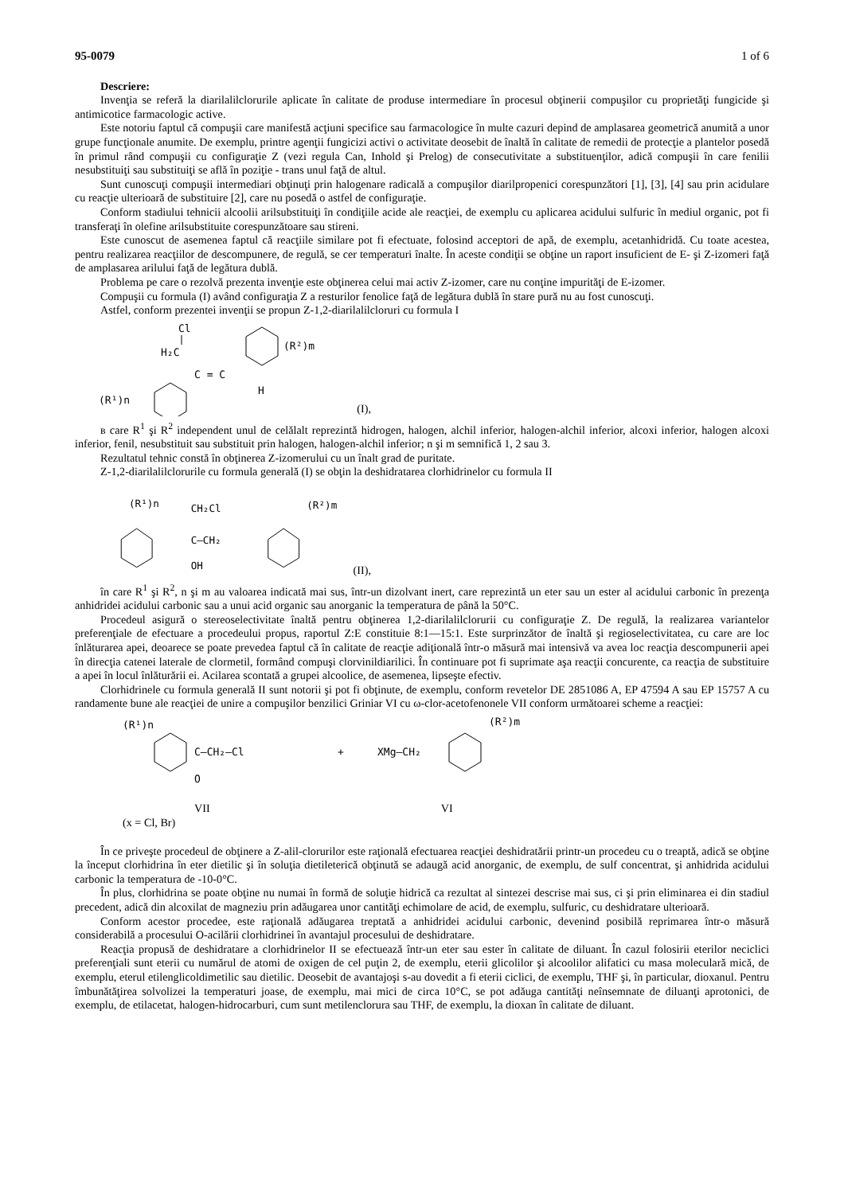95-0079 1 of 6
Descriere:
Invenţia se referă la diarilalilclorurile aplicate în calitate de produse intermediare în procesul obţinerii compuşilor cu proprietăţi fungicide şi antimicotice farmacologic active.
Este notoriu faptul că compuşii care manifestă acţiuni specifice sau farmacologice în multe cazuri depind de amplasarea geometrică anumită a unor grupe funcţionale anumite. De exemplu, printre agenţii fungicizi activi o activitate deosebit de înaltă în calitate de remedii de protecţie a plantelor posedă în primul rând compuşii cu configuraţie Z (vezi regula Can, Inhold şi Prelog) de consecutivitate a substituenţilor, adică compuşii în care fenilii nesubstituiţi sau substituiţi se află în poziţie - trans unul faţă de altul.
Sunt cunoscuţi compuşii intermediari obţinuţi prin halogenare radicală a compuşilor diarilpropenici corespunzători [1], [3], [4] sau prin acidulare cu reacţie ulterioară de substituire [2], care nu posedă o astfel de configuraţie.
Conform stadiului tehnicii alcoolii arilsubstituiţi în condiţiile acide ale reacţiei, de exemplu cu aplicarea acidului sulfuric în mediul organic, pot fi transferaţi în olefine arilsubstituite corespunzătoare sau stireni.
Este cunoscut de asemenea faptul că reacţiile similare pot fi efectuate, folosind acceptori de apă, de exemplu, acetanhidridă. Cu toate acestea, pentru realizarea reacţiilor de descompunere, de regulă, se cer temperaturi înalte. În aceste condiţii se obţine un raport insuficient de E- şi Z-izomeri faţă de amplasarea arilului faţă de legătura dublă.
Problema pe care o rezolvă prezenta invenţie este obţinerea celui mai activ Z-izomer, care nu conţine impurităţi de E-izomer.
Compuşii cu formula (I) având configuraţia Z a resturilor fenolice faţă de legătura dublă în stare pură nu au fost cunoscuţi.
Astfel, conform prezentei invenţii se propun Z-1,2-diarilalilcloruri cu formula I
Cl
H₂C
C = C
H
(R²)m
(R¹)n
(I),
в care R<sup>1</sup> şi R<sup>2</sup> independent unul de celălalt reprezintă hidrogen, halogen, alchil inferior, halogen-alchil inferior, alcoxi inferior, halogen alcoxi inferior, fenil, nesubstituit sau substituit prin halogen, halogen-alchil inferior; n şi m semnifică 1, 2 sau 3.
Rezultatul tehnic constă în obţinerea Z-izomerului cu un înalt grad de puritate.
Z-1,2-diarilalilclorurile cu formula generală (I) se obţin la deshidratarea clorhidrinelor cu formula II
(R¹)n
CH₂Cl
C–CH₂
OH
(R²)m
(II),
în care R<sup>1</sup> şi R<sup>2</sup>, n şi m au valoarea indicată mai sus, într-un dizolvant inert, care reprezintă un eter sau un ester al acidului carbonic în prezenţa anhidridei acidului carbonic sau a unui acid organic sau anorganic la temperatura de până la 50°C.
Procedeul asigură o stereoselectivitate înaltă pentru obţinerea 1,2-diarilalilclorurii cu configuraţie Z. De regulă, la realizarea variantelor preferenţiale de efectuare a procedeului propus, raportul Z:E constituie 8:1—15:1. Este surprinzător de înaltă şi regioselectivitatea, cu care are loc înlăturarea apei, deoarece se poate prevedea faptul că în calitate de reacţie adiţională într-o măsură mai intensivă va avea loc reacţia descompunerii apei în direcţia catenei laterale de clormetil, formând compuşi clorvinildiarilici. În continuare pot fi suprimate aşa reacţii concurente, ca reacţia de substituire a apei în locul înlăturării ei. Acilarea scontată a grupei alcoolice, de asemenea, lipseşte efectiv.
Clorhidrinele cu formula generală II sunt notorii şi pot fi obţinute, de exemplu, conform revetelor DE 2851086 A, EP 47594 A sau EP 15757 A cu randamente bune ale reacţiei de unire a compuşilor benzilici Griniar VI cu ω-clor-acetofenonele VII conform următoarei scheme a reacţiei:
(R¹)n
C–CH₂–Cl
O
+
XMg–CH₂
(R²)m
VII VI
(x = Cl, Br)
În ce priveşte procedeul de obţinere a Z-alil-clorurilor este raţională efectuarea reacţiei deshidratării printr-un procedeu cu o treaptă, adică se obţine la început clorhidrina în eter dietilic şi în soluţia dietileterică obţinută se adaugă acid anorganic, de exemplu, de sulf concentrat, şi anhidrida acidului carbonic la temperatura de -10-0°C.
În plus, clorhidrina se poate obţine nu numai în formă de soluţie hidrică ca rezultat al sintezei descrise mai sus, ci şi prin eliminarea ei din stadiul precedent, adică din alcoxilat de magneziu prin adăugarea unor cantităţi echimolare de acid, de exemplu, sulfuric, cu deshidratare ulterioară.
Conform acestor procedee, este raţională adăugarea treptată a anhidridei acidului carbonic, devenind posibilă reprimarea într-o măsură considerabilă a procesului O-acilării clorhidrinei în avantajul procesului de deshidratare.
Reacţia propusă de deshidratare a clorhidrinelor II se efectuează într-un eter sau ester în calitate de diluant. În cazul folosirii eterilor neciclici preferenţiali sunt eterii cu numărul de atomi de oxigen de cel puţin 2, de exemplu, eterii glicolilor şi alcoolilor alifatici cu masa moleculară mică, de exemplu, eterul etilenglicoldimetilic sau dietilic. Deosebit de avantajoşi s-au dovedit a fi eterii ciclici, de exemplu, THF şi, în particular, dioxanul. Pentru îmbunătăţirea solvolizei la temperaturi joase, de exemplu, mai mici de circa 10°C, se pot adăuga cantităţi neînsemnate de diluanţi aprotonici, de exemplu, de etilacetat, halogen-hidrocarburi, cum sunt metilenclorura sau THF, de exemplu, la dioxan în calitate de diluant.